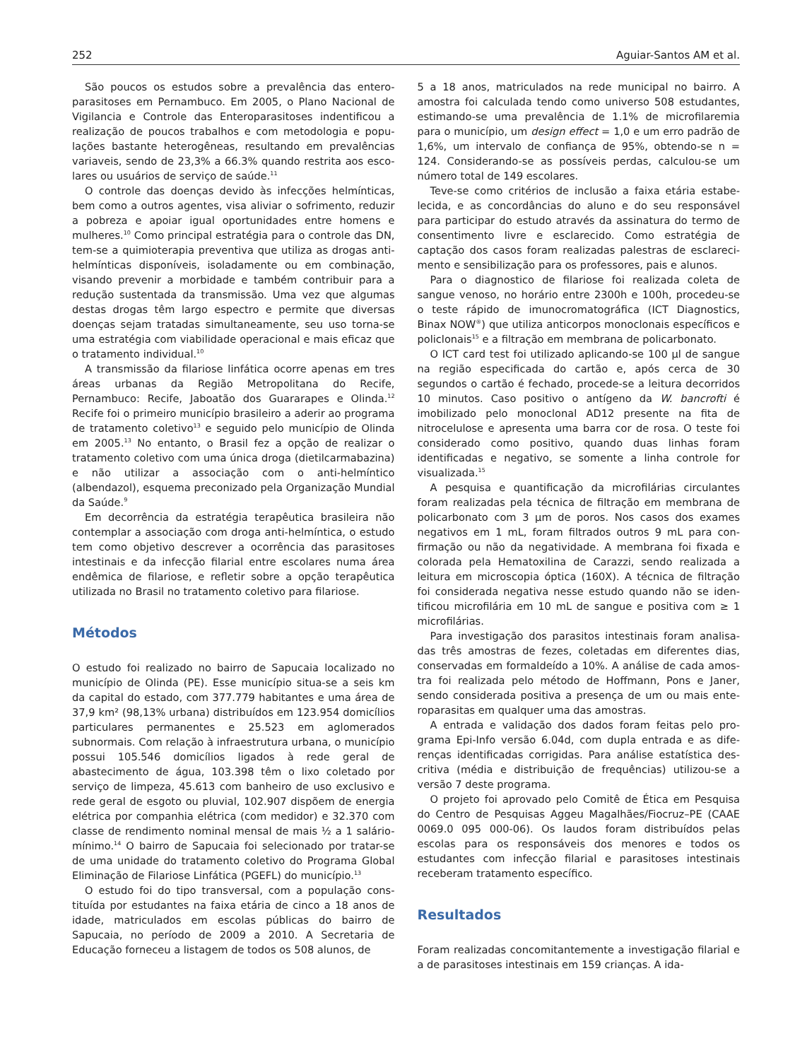252 Aguiar-Santos AM et al.
São poucos os estudos sobre a prevalência das entero­parasitoses em Pernambuco. Em 2005, o Plano Nacional de Vigilancia e Controle das Enteroparasitoses indentificou a realização de poucos trabalhos e com metodologia e popu­lações bastante heterogêneas, resultando em prevalências variaveis, sendo de 23,3% a 66.3% quando restrita aos esco­lares ou usuários de serviço de saúde.<sup>11</sup>
O controle das doenças devido às infecções helmínti­cas, bem como a outros agentes, visa aliviar o sofrimen­to, reduzir a pobreza e apoiar igual oportunidades entre homens e mulheres.<sup>10</sup> Como principal estratégia para o con­trole das DN, tem-se a quimioterapia preventiva que utiliza as drogas anti-helmínticas disponíveis, isoladamente ou em combinação, visando prevenir a morbidade e também con­tribuir para a redução sustentada da transmissão. Uma vez que algumas destas drogas têm largo espectro e permite que diversas doenças sejam tratadas simultaneamente, seu uso torna-se uma estratégia com viabilidade operacional e mais eficaz que o tratamento individual.<sup>10</sup>
A transmissão da filariose linfática ocorre apenas em tres áreas urbanas da Região Metropolitana do Recife, Pernambuco: Recife, Jaboatão dos Guararapes e Olinda.<sup>12</sup> Recife foi o primeiro município brasileiro a aderir ao pro­grama de tratamento coletivo<sup>13</sup> e seguido pelo município de Olinda em 2005.<sup>13</sup> No entanto, o Brasil fez a opção de realizar o tratamento coletivo com uma única droga (dietilcarmabazina) e não utilizar a associação com o anti-helmíntico (albendazol), esquema preconizado pela Organização Mundial da Saúde.<sup>9</sup>
Em decorrência da estratégia terapêutica brasileira não contemplar a associação com droga anti-helmíntica, o estudo tem como objetivo descrever a ocorrência das parasitoses intestinais e da infecção filarial entre escolares numa área endêmica de filariose, e refletir sobre a opção terapêutica utilizada no Brasil no tratamento coletivo para filariose.
Métodos
O estudo foi realizado no bairro de Sapucaia localizado no município de Olinda (PE). Esse município situa-se a seis km da capital do estado, com 377.779 habitantes e uma área de 37,9 km² (98,13% urbana) distribuídos em 123.954 domicílios particulares permanentes e 25.523 em aglome­rados subnormais. Com relação à infraestrutura urbana, o município possui 105.546 domicílios ligados à rede geral de abastecimento de água, 103.398 têm o lixo coletado por serviço de limpeza, 45.613 com banheiro de uso exclusi­vo e rede geral de esgoto ou pluvial, 102.907 dispõem de energia elétrica por companhia elétrica (com medidor) e 32.370 com classe de rendimento nominal mensal de mais ½ a 1 salário-mínimo.<sup>14</sup> O bairro de Sapucaia foi seleciona­do por tratar-se de uma unidade do tratamento coletivo do Programa Global Eliminação de Filariose Linfática (PGEFL) do município.<sup>13</sup>
O estudo foi do tipo transversal, com a população cons­tituída por estudantes na faixa etária de cinco a 18 anos de idade, matriculados em escolas públicas do bairro de Sapucaia, no período de 2009 a 2010. A Secretaria de Educação forneceu a listagem de todos os 508 alunos, de
5 a 18 anos, matriculados na rede municipal no bairro. A amostra foi calculada tendo como universo 508 estudantes, estimando-se uma prevalência de 1.1% de microfilaremia para o município, um design effect = 1,0 e um erro padrão de 1,6%, um intervalo de confiança de 95%, obtendo-se n = 124. Considerando-se as possíveis perdas, calculou-se um número total de 149 escolares.
Teve-se como critérios de inclusão a faixa etária estabe­lecida, e as concordâncias do aluno e do seu responsável para participar do estudo através da assinatura do termo de consentimento livre e esclarecido. Como estratégia de captação dos casos foram realizadas palestras de esclareci­mento e sensibilização para os professores, pais e alunos.
Para o diagnostico de filariose foi realizada coleta de sangue venoso, no horário entre 2300h e 100h, procedeu-se o teste rápido de imunocromatográfica (ICT Diagnostics, Binax NOW<sup>®</sup>) que utiliza anticorpos monoclonais específicos e policlonais<sup>15</sup> e a filtração em membrana de policarbona­to.
O ICT card test foi utilizado aplicando-se 100 µl de san­gue na região especificada do cartão e, após cerca de 30 segundos o cartão é fechado, procede-se a leitura decorri­dos 10 minutos. Caso positivo o antígeno da W. bancrofti é imobilizado pelo monoclonal AD12 presente na fita de nitrocelulose e apresenta uma barra cor de rosa. O teste foi considerado como positivo, quando duas linhas foram identificadas e negativo, se somente a linha controle for visualizada.<sup>15</sup>
A pesquisa e quantificação da microfilárias circulantes foram realizadas pela técnica de filtração em membrana de policarbonato com 3 µm de poros. Nos casos dos exames negativos em 1 mL, foram filtrados outros 9 mL para con­firmação ou não da negatividade. A membrana foi fixada e colorada pela Hematoxilina de Carazzi, sendo realizada a leitura em microscopia óptica (160X). A técnica de filtração foi considerada negativa nesse estudo quando não se iden­tificou microfilária em 10 mL de sangue e positiva com ≥ 1 microfilárias.
Para investigação dos parasitos intestinais foram analisa­das três amostras de fezes, coletadas em diferentes dias, conservadas em formaldeído a 10%. A análise de cada amos­tra foi realizada pelo método de Hoffmann, Pons e Janer, sendo considerada positiva a presença de um ou mais ente­roparasitas em qualquer uma das amostras.
A entrada e validação dos dados foram feitas pelo pro­grama Epi-Info versão 6.04d, com dupla entrada e as dife­renças identificadas corrigidas. Para análise estatística des­critiva (média e distribuição de frequências) utilizou-se a versão 7 deste programa.
O projeto foi aprovado pelo Comitê de Ética em Pes­quisa do Centro de Pesquisas Aggeu Magalhães/Fiocruz–PE (CAAE 0069.0 095 000-06). Os laudos foram distribuídos pelas escolas para os responsáveis dos menores e todos os estudantes com infecção filarial e parasitoses intestinais receberam tratamento específico.
Resultados
Foram realizadas concomitantemente a investigação fila­rial e a de parasitoses intestinais em 159 crianças. A ida-